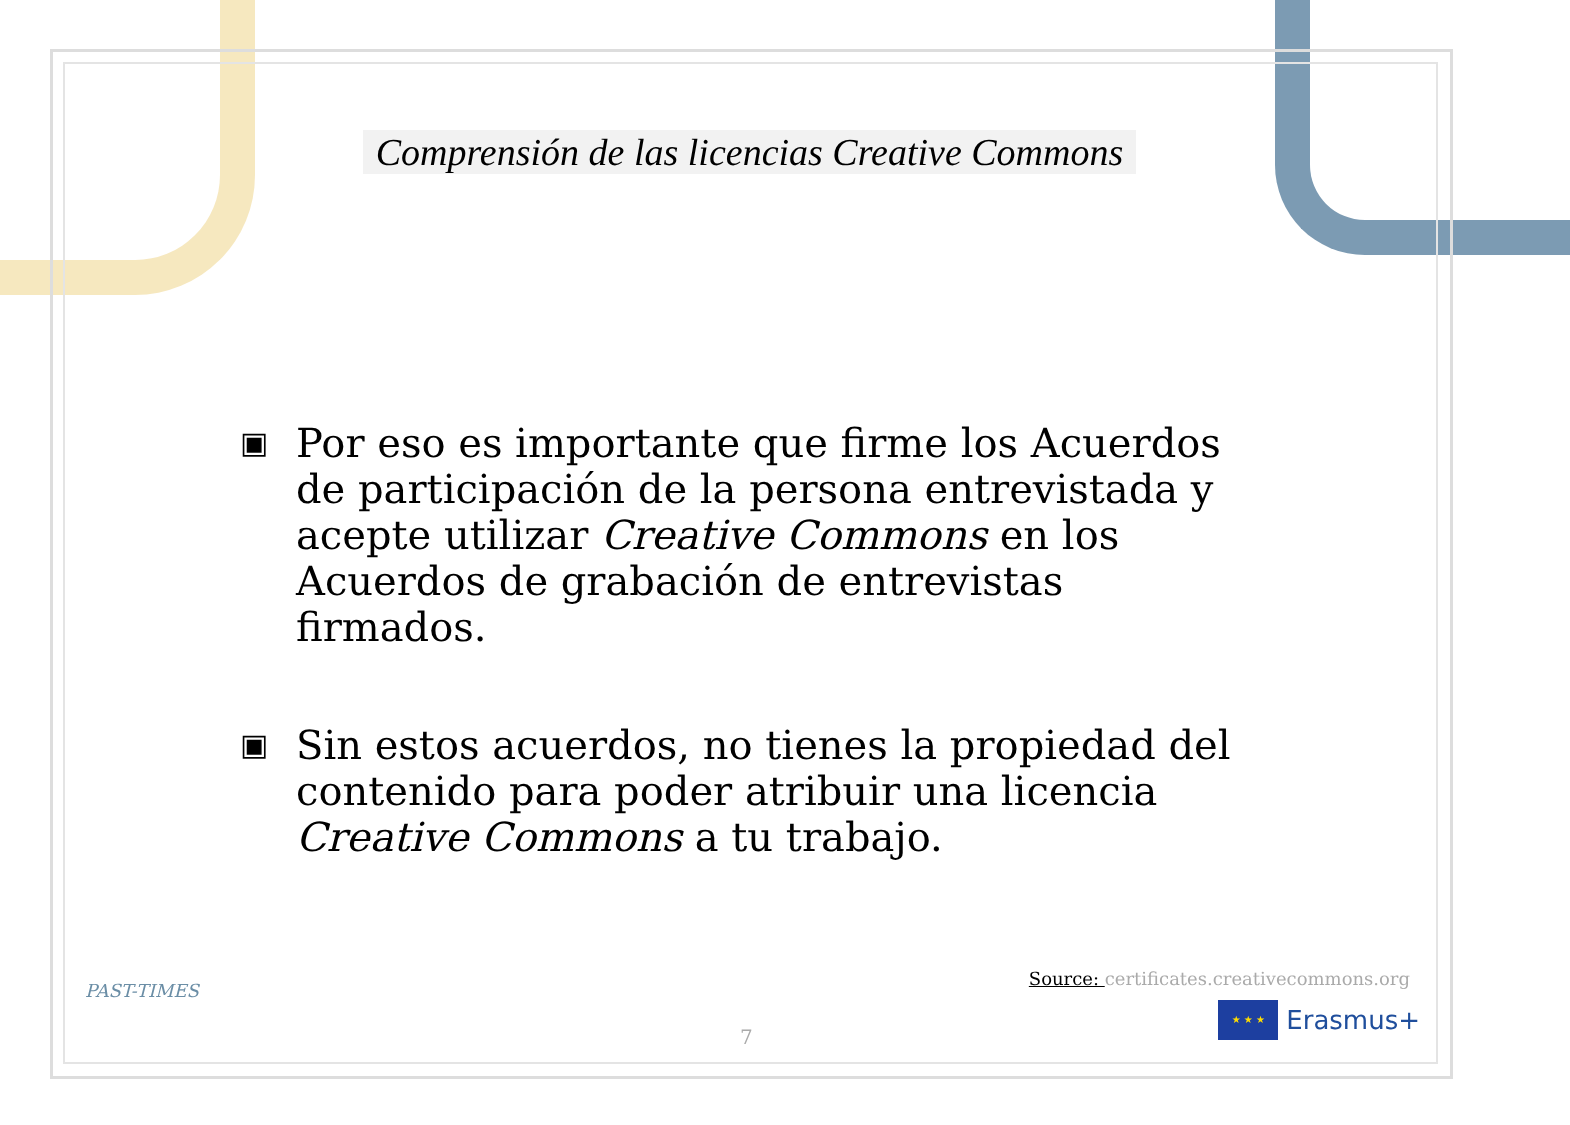Comprensión de las licencias Creative Commons
▣
Por eso es importante que firme los Acuerdos de participación de la persona entrevistada y acepte utilizar Creative Commons en los Acuerdos de grabación de entrevistas firmados.
▣
Sin estos acuerdos, no tienes la propiedad del contenido para poder atribuir una licencia Creative Commons a tu trabajo.
PAST-TIMES
Source: certificates.creativecommons.org
7
★ ★ ★
Erasmus+